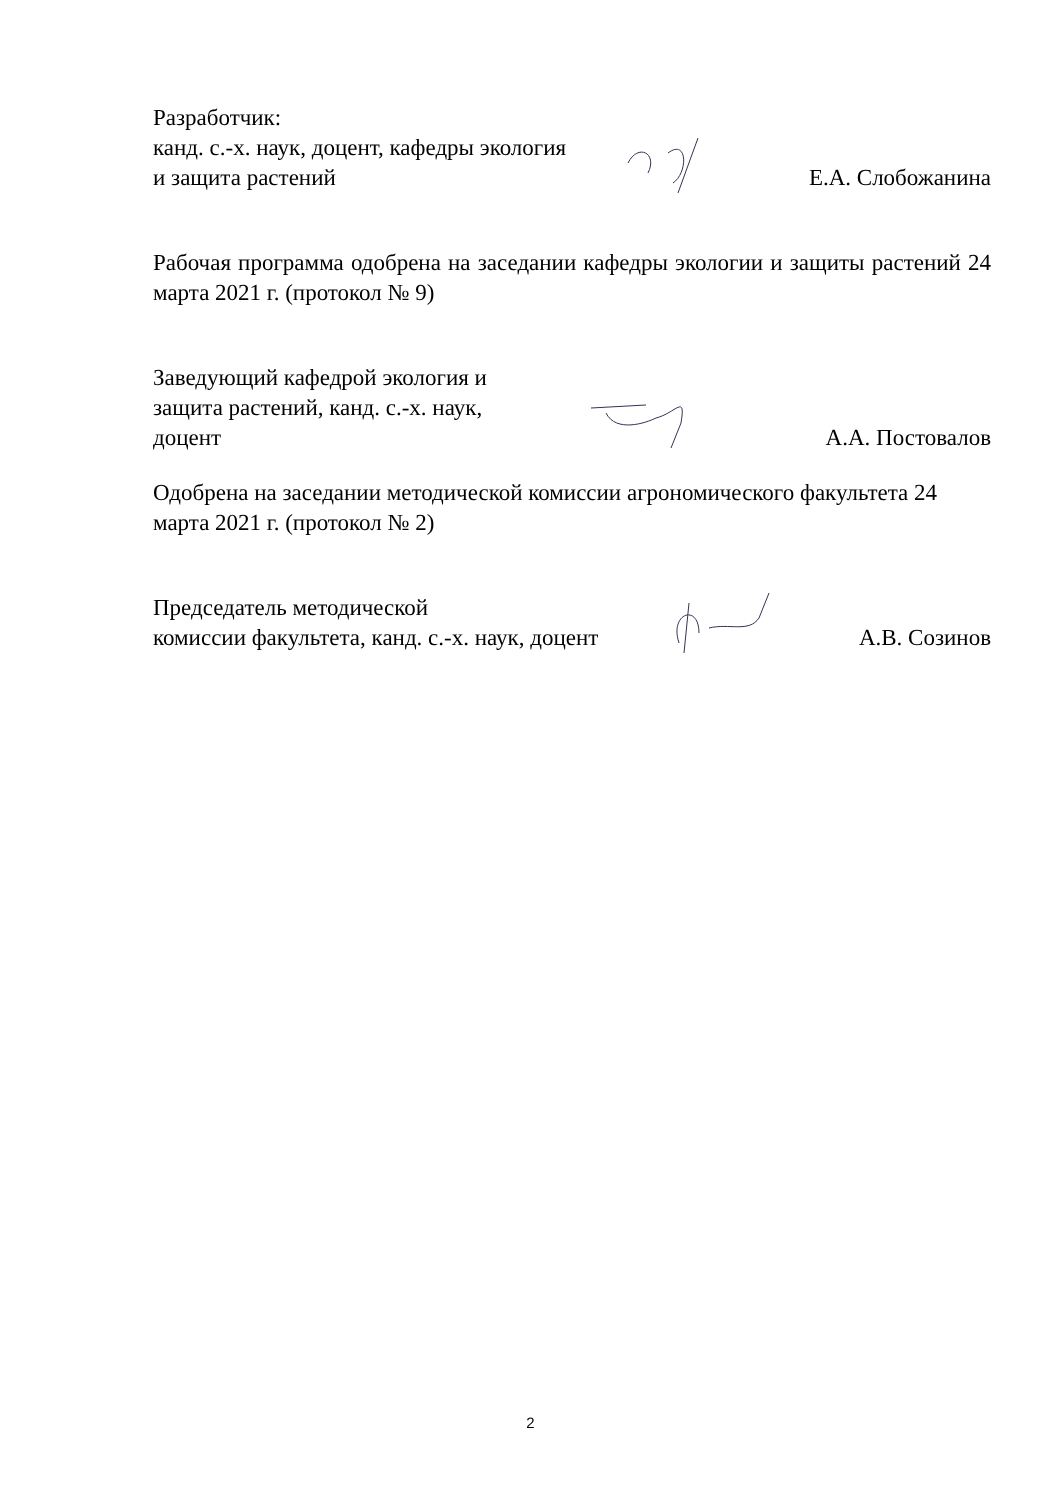Разработчик:
канд. с.-х. наук, доцент, кафедры экология
и защита растений
Е.А. Слобожанина
Рабочая программа одобрена на заседании кафедры экологии и защиты растений 24 марта 2021 г. (протокол № 9)
Заведующий кафедрой экология и
защита растений, канд. с.-х. наук,
доцент
А.А. Постовалов
Одобрена на заседании методической комиссии агрономического факультета 24 марта 2021 г. (протокол № 2)
Председатель методической
комиссии факультета, канд. с.-х. наук, доцент
А.В. Созинов
2